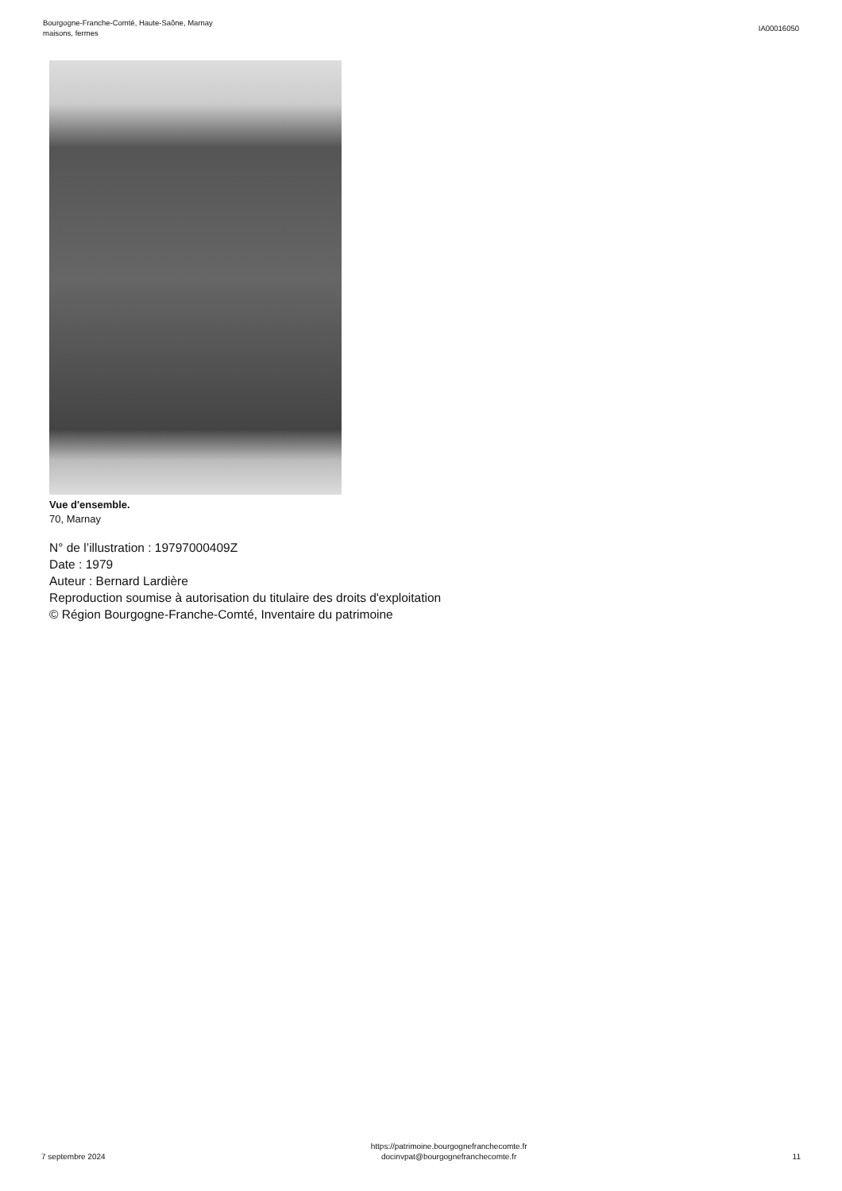Bourgogne-Franche-Comté, Haute-Saône, Marnay
maisons, fermes
IA00016050
Vue d'ensemble.
70, Marnay
N° de l’illustration : 19797000409Z
Date : 1979
Auteur : Bernard Lardière
Reproduction soumise à autorisation du titulaire des droits d'exploitation
© Région Bourgogne-Franche-Comté, Inventaire du patrimoine
7 septembre 2024
https://patrimoine.bourgognefranchecomte.fr
docinvpat@bourgognefranchecomte.fr
11